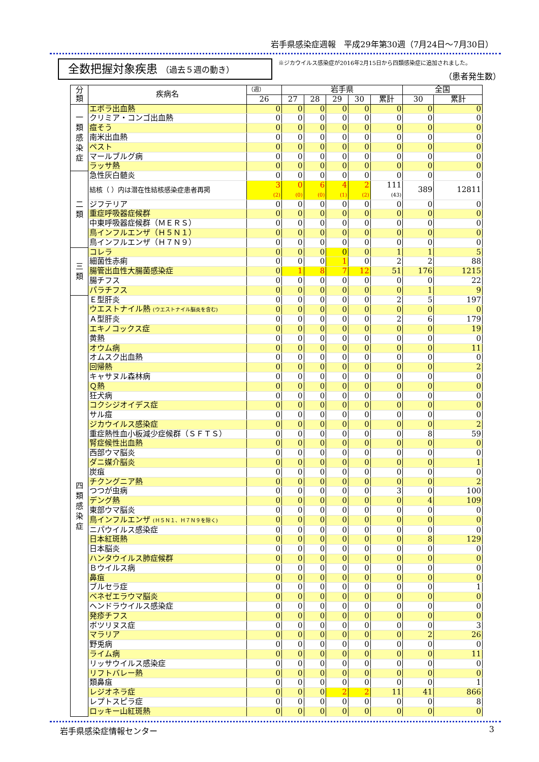岩手県感染症週報　平成29年第30週（7月24日～7月30日）
全数把握対象疾患 （過去５週の動き）
※ジカウイルス感染症が2016年2月15日から四類感染症に追加されました。
（患者発生数）
| 分 類 | 疾病名 | （週） | 岩手県 | | | | | 全国 | |
| --- | --- | --- | --- | --- | --- | --- | --- | --- | --- |
| | | 26 | 27 | 28 | 29 | 30 | 累計 | 30 | 累計 |
| 一 類 感 染 症 | エボラ出血熱 | 0 | 0 | 0 | 0 | 0 | 0 | 0 | 0 |
| | クリミア・コンゴ出血熱 | 0 | 0 | 0 | 0 | 0 | 0 | 0 | 0 |
| | 痘そう | 0 | 0 | 0 | 0 | 0 | 0 | 0 | 0 |
| | 南米出血熱 | 0 | 0 | 0 | 0 | 0 | 0 | 0 | 0 |
| | ペスト | 0 | 0 | 0 | 0 | 0 | 0 | 0 | 0 |
| | マールブルグ病 | 0 | 0 | 0 | 0 | 0 | 0 | 0 | 0 |
| | ラッサ熱 | 0 | 0 | 0 | 0 | 0 | 0 | 0 | 0 |
| 二 類 | 急性灰白髄炎 | 0 | 0 | 0 | 0 | 0 | 0 | 0 | 0 |
| | 結核（ ）内は潜在性結核感染症患者再掲 | 3 (2) | 0 (0) | 6 (0) | 4 (1) | 2 (2) | 111 (43) | 389 | 12811 |
| | ジフテリア | 0 | 0 | 0 | 0 | 0 | 0 | 0 | 0 |
| | 重症呼吸器症候群 | 0 | 0 | 0 | 0 | 0 | 0 | 0 | 0 |
| | 中東呼吸器症候群（ＭＥＲＳ） | 0 | 0 | 0 | 0 | 0 | 0 | 0 | 0 |
| | 鳥インフルエンザ（Ｈ５Ｎ１） | 0 | 0 | 0 | 0 | 0 | 0 | 0 | 0 |
| | 鳥インフルエンザ（Ｈ７Ｎ９） | 0 | 0 | 0 | 0 | 0 | 0 | 0 | 0 |
| 三 類 | コレラ | 0 | 0 | 0 | 0 | 0 | 1 | 1 | 5 |
| | 細菌性赤痢 | 0 | 0 | 0 | 1 | 0 | 2 | 2 | 88 |
| | 腸管出血性大腸菌感染症 | 0 | 1 | 8 | 7 | 12 | 51 | 176 | 1215 |
| | 腸チフス | 0 | 0 | 0 | 0 | 0 | 0 | 0 | 22 |
| | パラチフス | 0 | 0 | 0 | 0 | 0 | 0 | 1 | 9 |
| 四 類 感 染 症 | Ｅ型肝炎 | 0 | 0 | 0 | 0 | 0 | 2 | 5 | 197 |
| | ウエストナイル熱 (ウエストナイル脳炎を含む) | 0 | 0 | 0 | 0 | 0 | 0 | 0 | 0 |
| | Ａ型肝炎 | 0 | 0 | 0 | 0 | 0 | 2 | 6 | 179 |
| | エキノコックス症 | 0 | 0 | 0 | 0 | 0 | 0 | 0 | 19 |
| | 黄熱 | 0 | 0 | 0 | 0 | 0 | 0 | 0 | 0 |
| | オウム病 | 0 | 0 | 0 | 0 | 0 | 0 | 0 | 11 |
| | オムスク出血熱 | 0 | 0 | 0 | 0 | 0 | 0 | 0 | 0 |
| | 回帰熱 | 0 | 0 | 0 | 0 | 0 | 0 | 0 | 2 |
| | キャサヌル森林病 | 0 | 0 | 0 | 0 | 0 | 0 | 0 | 0 |
| | Ｑ熱 | 0 | 0 | 0 | 0 | 0 | 0 | 0 | 0 |
| | 狂犬病 | 0 | 0 | 0 | 0 | 0 | 0 | 0 | 0 |
| | コクシジオイデス症 | 0 | 0 | 0 | 0 | 0 | 0 | 0 | 0 |
| | サル痘 | 0 | 0 | 0 | 0 | 0 | 0 | 0 | 0 |
| | ジカウイルス感染症 | 0 | 0 | 0 | 0 | 0 | 0 | 0 | 2 |
| | 重症熱性血小板減少症候群（ＳＦＴＳ） | 0 | 0 | 0 | 0 | 0 | 0 | 8 | 59 |
| | 腎症候性出血熱 | 0 | 0 | 0 | 0 | 0 | 0 | 0 | 0 |
| | 西部ウマ脳炎 | 0 | 0 | 0 | 0 | 0 | 0 | 0 | 0 |
| | ダニ媒介脳炎 | 0 | 0 | 0 | 0 | 0 | 0 | 0 | 1 |
| | 炭疽 | 0 | 0 | 0 | 0 | 0 | 0 | 0 | 0 |
| | チクングニア熱 | 0 | 0 | 0 | 0 | 0 | 0 | 0 | 2 |
| | つつが虫病 | 0 | 0 | 0 | 0 | 0 | 3 | 0 | 100 |
| | デング熱 | 0 | 0 | 0 | 0 | 0 | 0 | 4 | 109 |
| | 東部ウマ脳炎 | 0 | 0 | 0 | 0 | 0 | 0 | 0 | 0 |
| | 鳥インフルエンザ (Ｈ５Ｎ１、Ｈ７Ｎ９を除く) | 0 | 0 | 0 | 0 | 0 | 0 | 0 | 0 |
| | ニパウイルス感染症 | 0 | 0 | 0 | 0 | 0 | 0 | 0 | 0 |
| | 日本紅斑熱 | 0 | 0 | 0 | 0 | 0 | 0 | 8 | 129 |
| | 日本脳炎 | 0 | 0 | 0 | 0 | 0 | 0 | 0 | 0 |
| | ハンタウイルス肺症候群 | 0 | 0 | 0 | 0 | 0 | 0 | 0 | 0 |
| | Ｂウイルス病 | 0 | 0 | 0 | 0 | 0 | 0 | 0 | 0 |
| | 鼻疽 | 0 | 0 | 0 | 0 | 0 | 0 | 0 | 0 |
| | ブルセラ症 | 0 | 0 | 0 | 0 | 0 | 0 | 0 | 1 |
| | ベネゼエラウマ脳炎 | 0 | 0 | 0 | 0 | 0 | 0 | 0 | 0 |
| | ヘンドラウイルス感染症 | 0 | 0 | 0 | 0 | 0 | 0 | 0 | 0 |
| | 発疹チフス | 0 | 0 | 0 | 0 | 0 | 0 | 0 | 0 |
| | ボツリヌス症 | 0 | 0 | 0 | 0 | 0 | 0 | 0 | 3 |
| | マラリア | 0 | 0 | 0 | 0 | 0 | 0 | 2 | 26 |
| | 野兎病 | 0 | 0 | 0 | 0 | 0 | 0 | 0 | 0 |
| | ライム病 | 0 | 0 | 0 | 0 | 0 | 0 | 0 | 11 |
| | リッサウイルス感染症 | 0 | 0 | 0 | 0 | 0 | 0 | 0 | 0 |
| | リフトバレー熱 | 0 | 0 | 0 | 0 | 0 | 0 | 0 | 0 |
| | 類鼻疽 | 0 | 0 | 0 | 0 | 0 | 0 | 0 | 1 |
| | レジオネラ症 | 0 | 0 | 0 | 2 | 2 | 11 | 41 | 866 |
| | レプトスピラ症 | 0 | 0 | 0 | 0 | 0 | 0 | 0 | 8 |
| | ロッキー山紅斑熱 | 0 | 0 | 0 | 0 | 0 | 0 | 0 | 0 |
岩手県感染症情報センター 3